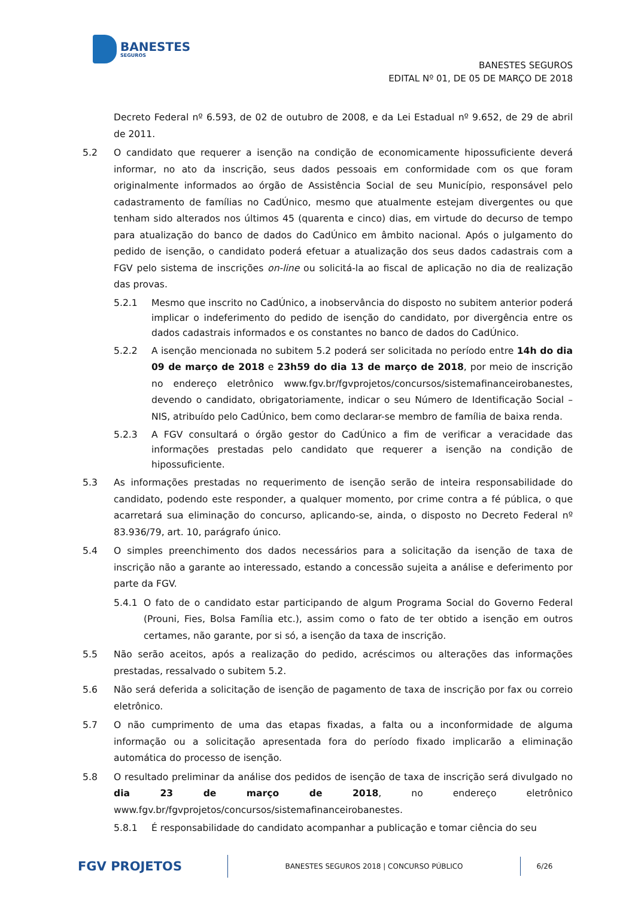BANESTES
SEGUROS
BANESTES SEGUROS
EDITAL Nº 01, DE 05 DE MARÇO DE 2018
Decreto Federal nº 6.593, de 02 de outubro de 2008, e da Lei Estadual nº 9.652, de 29 de abril de 2011.
5.2 O candidato que requerer a isenção na condição de economicamente hipossuficiente deverá informar, no ato da inscrição, seus dados pessoais em conformidade com os que foram originalmente informados ao órgão de Assistência Social de seu Município, responsável pelo cadastramento de famílias no CadÚnico, mesmo que atualmente estejam divergentes ou que tenham sido alterados nos últimos 45 (quarenta e cinco) dias, em virtude do decurso de tempo para atualização do banco de dados do CadÚnico em âmbito nacional. Após o julgamento do pedido de isenção, o candidato poderá efetuar a atualização dos seus dados cadastrais com a FGV pelo sistema de inscrições on-line ou solicitá-la ao fiscal de aplicação no dia de realização das provas.
5.2.1 Mesmo que inscrito no CadÚnico, a inobservância do disposto no subitem anterior poderá implicar o indeferimento do pedido de isenção do candidato, por divergência entre os dados cadastrais informados e os constantes no banco de dados do CadÚnico.
5.2.2 A isenção mencionada no subitem 5.2 poderá ser solicitada no período entre 14h do dia 09 de março de 2018 e 23h59 do dia 13 de março de 2018, por meio de inscrição no endereço eletrônico www.fgv.br/fgvprojetos/concursos/sistemafinanceirobanestes, devendo o candidato, obrigatoriamente, indicar o seu Número de Identificação Social – NIS, atribuído pelo CadÚnico, bem como declarar-se membro de família de baixa renda.
5.2.3 A FGV consultará o órgão gestor do CadÚnico a fim de verificar a veracidade das informações prestadas pelo candidato que requerer a isenção na condição de hipossuficiente.
5.3 As informações prestadas no requerimento de isenção serão de inteira responsabilidade do candidato, podendo este responder, a qualquer momento, por crime contra a fé pública, o que acarretará sua eliminação do concurso, aplicando-se, ainda, o disposto no Decreto Federal nº 83.936/79, art. 10, parágrafo único.
5.4 O simples preenchimento dos dados necessários para a solicitação da isenção de taxa de inscrição não a garante ao interessado, estando a concessão sujeita a análise e deferimento por parte da FGV.
5.4.1 O fato de o candidato estar participando de algum Programa Social do Governo Federal (Prouni, Fies, Bolsa Família etc.), assim como o fato de ter obtido a isenção em outros certames, não garante, por si só, a isenção da taxa de inscrição.
5.5 Não serão aceitos, após a realização do pedido, acréscimos ou alterações das informações prestadas, ressalvado o subitem 5.2.
5.6 Não será deferida a solicitação de isenção de pagamento de taxa de inscrição por fax ou correio eletrônico.
5.7 O não cumprimento de uma das etapas fixadas, a falta ou a inconformidade de alguma informação ou a solicitação apresentada fora do período fixado implicarão a eliminação automática do processo de isenção.
5.8 O resultado preliminar da análise dos pedidos de isenção de taxa de inscrição será divulgado no dia 23 de março de 2018, no endereço eletrônico www.fgv.br/fgvprojetos/concursos/sistemafinanceirobanestes.
5.8.1 É responsabilidade do candidato acompanhar a publicação e tomar ciência do seu
FGV PROJETOS
BANESTES SEGUROS 2018 | CONCURSO PÚBLICO
6/26